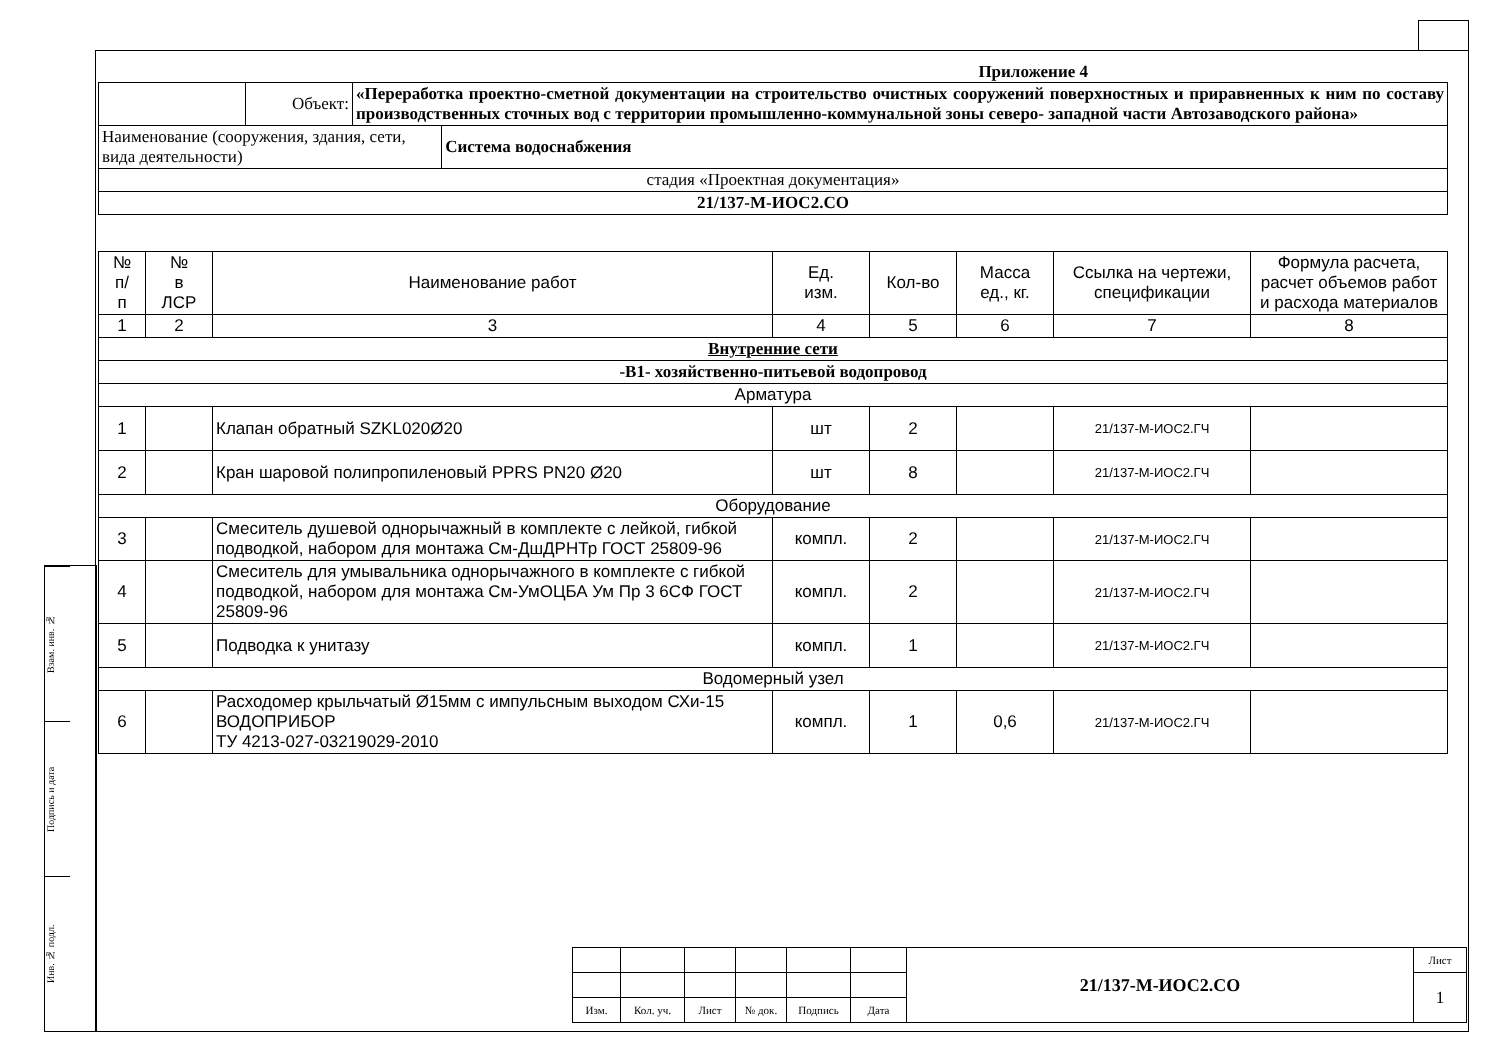Взам. инв. №
Подпись и дата
Инв. № подл.
Приложение 4
| | Объект: | «Переработка проектно-сметной документации на строительство очистных сооружений поверхностных и приравненных к ним по составу производственных сточных вод с территории промышленно-коммунальной зоны северо- западной части Автозаводского района» | |
| Наименование (сооружения, здания, сети, вида деятельности) | | | Система водоснабжения |
| стадия «Проектная документация» | | | |
| 21/137-М-ИОС2.СО | | | |
| № п/ п | № в ЛСР | Наименование работ | Ед. изм. | Кол-во | Масса ед., кг. | Ссылка на чертежи, спецификации | Формула расчета, расчет объемов работ и расхода материалов |
| --- | --- | --- | --- | --- | --- | --- | --- |
| 1 | 2 | 3 | 4 | 5 | 6 | 7 | 8 |
| Внутренние сети | | | | | | | |
| -В1- хозяйственно-питьевой водопровод | | | | | | | |
| Арматура | | | | | | | |
| 1 | | Клапан обратный SZKL020Ø20 | шт | 2 | | 21/137-М-ИОС2.ГЧ | |
| 2 | | Кран шаровой полипропиленовый PPRS PN20 Ø20 | шт | 8 | | 21/137-М-ИОС2.ГЧ | |
| Оборудование | | | | | | | |
| 3 | | Смеситель душевой однорычажный в комплекте с лейкой, гибкой подводкой, набором для монтажа См-ДшДРНТр ГОСТ 25809-96 | компл. | 2 | | 21/137-М-ИОС2.ГЧ | |
| 4 | | Смеситель для умывальника однорычажного в комплекте с гибкой подводкой, набором для монтажа См-УмОЦБА Ум Пр 3 6СФ ГОСТ 25809-96 | компл. | 2 | | 21/137-М-ИОС2.ГЧ | |
| 5 | | Подводка к унитазу | компл. | 1 | | 21/137-М-ИОС2.ГЧ | |
| Водомерный узел | | | | | | | |
| 6 | | Расходомер крыльчатый Ø15мм с импульсным выходом СХи-15 ВОДОПРИБОР ТУ 4213-027-03219029-2010 | компл. | 1 | 0,6 | 21/137-М-ИОС2.ГЧ | |
| | | | | | | 21/137-М-ИОС2.СО | Лист |
| | | | | | | | 1 |
| Изм. | Кол. уч. | Лист | № док. | Подпись | Дата | | |